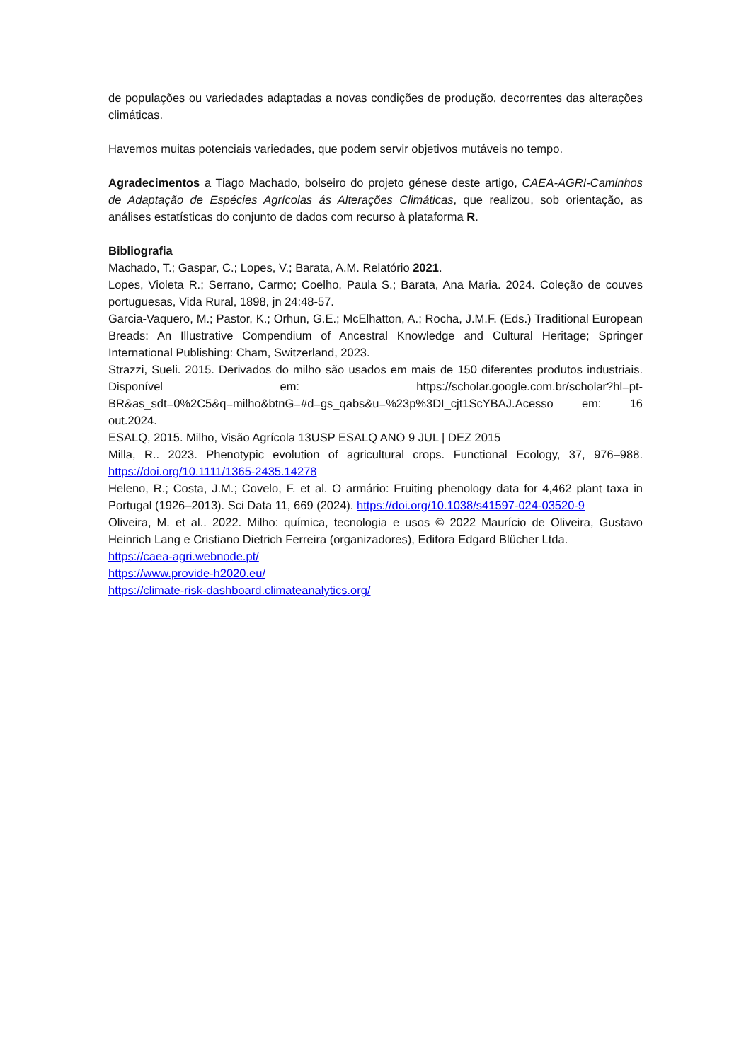de populações ou variedades adaptadas a novas condições de produção, decorrentes das alterações climáticas.
Havemos muitas potenciais variedades, que podem servir objetivos mutáveis no tempo.
Agradecimentos a Tiago Machado, bolseiro do projeto génese deste artigo, CAEA-AGRI-Caminhos de Adaptação de Espécies Agrícolas ás Alterações Climáticas, que realizou, sob orientação, as análises estatísticas do conjunto de dados com recurso à plataforma R.
Bibliografia
Machado, T.; Gaspar, C.; Lopes, V.; Barata, A.M. Relatório 2021.
Lopes, Violeta R.; Serrano, Carmo; Coelho, Paula S.; Barata, Ana Maria. 2024. Coleção de couves portuguesas, Vida Rural, 1898, jn 24:48-57.
Garcia-Vaquero, M.; Pastor, K.; Orhun, G.E.; McElhatton, A.; Rocha, J.M.F. (Eds.) Traditional European Breads: An Illustrative Compendium of Ancestral Knowledge and Cultural Heritage; Springer International Publishing: Cham, Switzerland, 2023.
Strazzi, Sueli. 2015. Derivados do milho são usados em mais de 150 diferentes produtos industriais. Disponível em: https://scholar.google.com.br/scholar?hl=pt-BR&as_sdt=0%2C5&q=milho&btnG=#d=gs_qabs&u=%23p%3DI_cjt1ScYBAJ.Acesso em: 16 out.2024.
ESALQ, 2015. Milho, Visão Agrícola 13USP ESALQ ANO 9 JUL | DEZ 2015
Milla, R.. 2023. Phenotypic evolution of agricultural crops. Functional Ecology, 37, 976–988. https://doi.org/10.1111/1365-2435.14278
Heleno, R.; Costa, J.M.; Covelo, F. et al. O armário: Fruiting phenology data for 4,462 plant taxa in Portugal (1926–2013). Sci Data 11, 669 (2024). https://doi.org/10.1038/s41597-024-03520-9
Oliveira, M. et al.. 2022. Milho: química, tecnologia e usos © 2022 Maurício de Oliveira, Gustavo Heinrich Lang e Cristiano Dietrich Ferreira (organizadores), Editora Edgard Blücher Ltda.
https://caea-agri.webnode.pt/
https://www.provide-h2020.eu/
https://climate-risk-dashboard.climateanalytics.org/